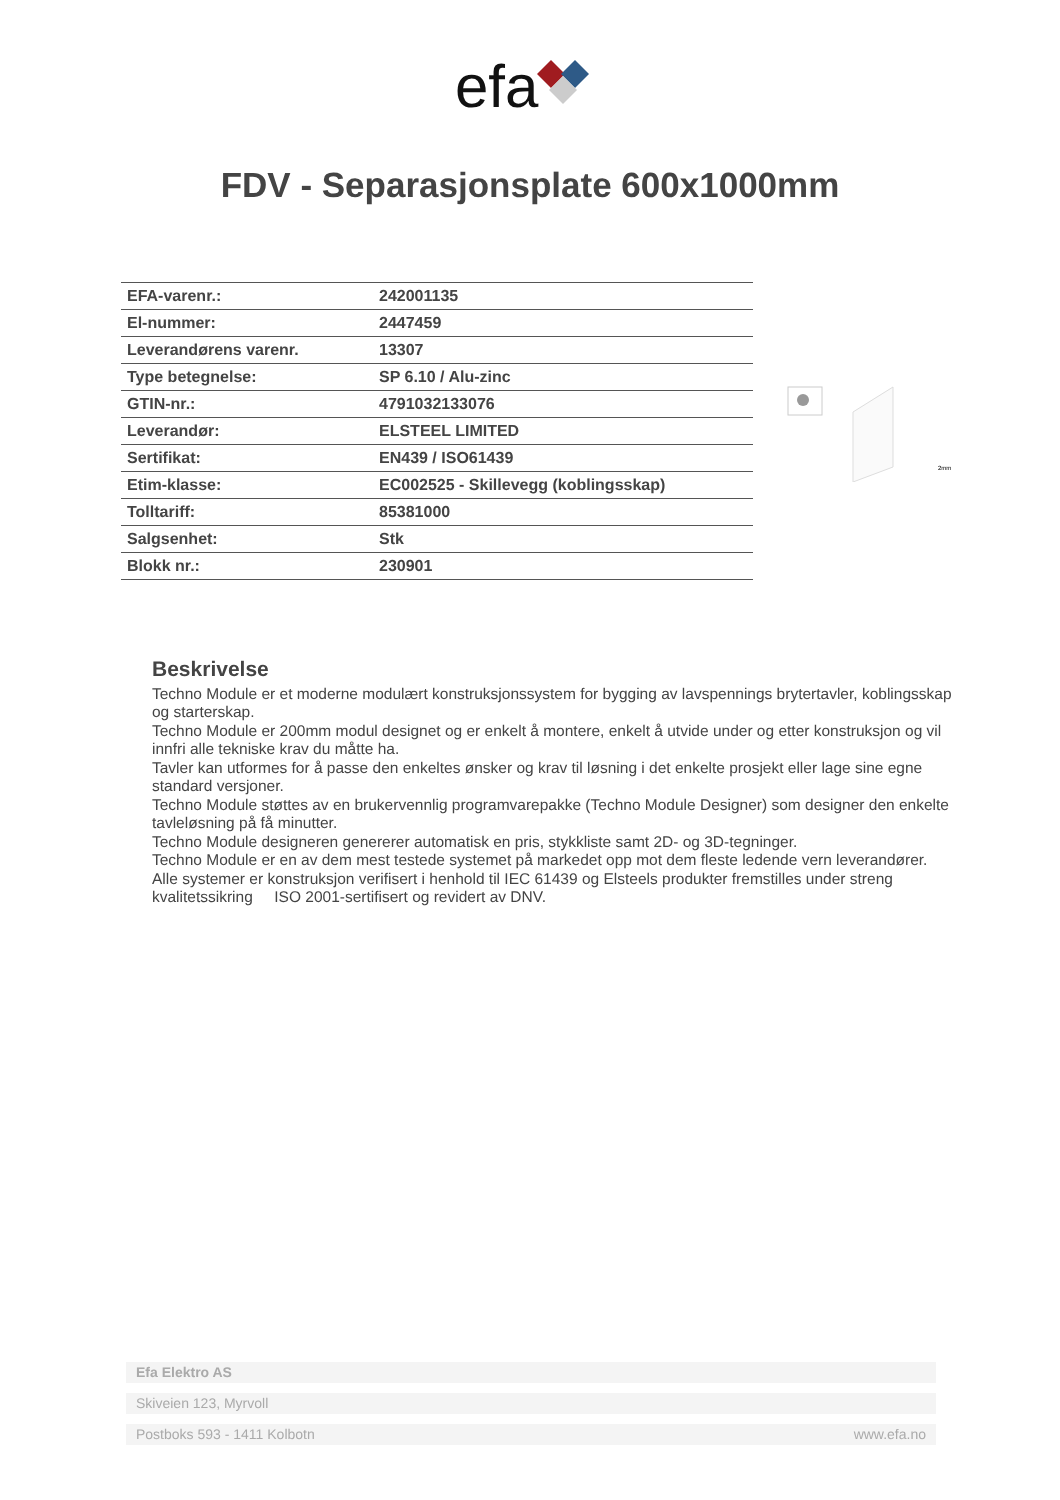efa
FDV - Separasjonsplate 600x1000mm
| EFA-varenr.: | 242001135 |
| El-nummer: | 2447459 |
| Leverandørens varenr. | 13307 |
| Type betegnelse: | SP 6.10 / Alu-zinc |
| GTIN-nr.: | 4791032133076 |
| Leverandør: | ELSTEEL LIMITED |
| Sertifikat: | EN439 / ISO61439 |
| Etim-klasse: | EC002525 - Skillevegg (koblingsskap) |
| Tolltariff: | 85381000 |
| Salgsenhet: | Stk |
| Blokk nr.: | 230901 |
2mm
Beskrivelse
Techno Module er et moderne modulært konstruksjonssystem for bygging av lavspennings brytertavler, koblingsskap og starterskap.
Techno Module er 200mm modul designet og er enkelt å montere, enkelt å utvide under og etter konstruksjon og vil innfri alle tekniske krav du måtte ha.
Tavler kan utformes for å passe den enkeltes ønsker og krav til løsning i det enkelte prosjekt eller lage sine egne standard versjoner.
Techno Module støttes av en brukervennlig programvarepakke (Techno Module Designer) som designer den enkelte tavleløsning på få minutter.
Techno Module designeren genererer automatisk en pris, stykkliste samt 2D- og 3D-tegninger.
Techno Module er en av dem mest testede systemet på markedet opp mot dem fleste ledende vern leverandører.
Alle systemer er konstruksjon verifisert i henhold til IEC 61439 og Elsteels produkter fremstilles under streng kvalitetssikring ISO 2001-sertifisert og revidert av DNV.
Efa Elektro AS
Skiveien 123, Myrvoll
Postboks 593 - 1411 Kolbotn www.efa.no